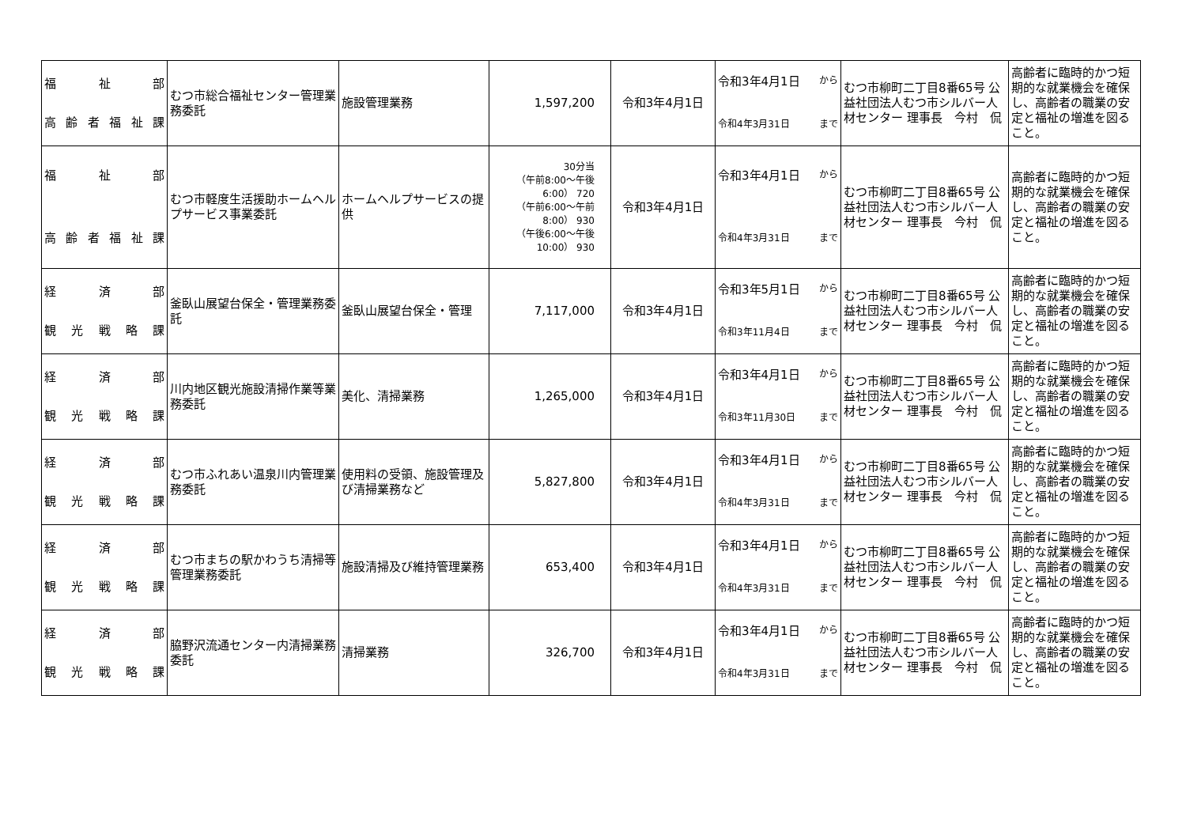| 福 祉 部 高 齢 者 福 祉 課 | むつ市総合福祉センター管理業務委託 | 施設管理業務 | 1,597,200 | 令和3年4月1日 | 令和3年4月1日 から 令和4年3月31日 まで | むつ市柳町二丁目8番65号 公益社団法人むつ市シルバー人材センター 理事長 今村 侃 | 高齢者に臨時的かつ短期的な就業機会を確保し、高齢者の職業の安定と福祉の増進を図ること。 |
| 福 祉 部 高 齢 者 福 祉 課 | むつ市軽度生活援助ホームヘルプサービス事業委託 | ホームヘルプサービスの提供 | 30分当 （午前8:00～午後6:00） 720 （午前6:00～午前8:00） 930 （午後6:00～午後10:00） 930 | 令和3年4月1日 | 令和3年4月1日 から 令和4年3月31日 まで | むつ市柳町二丁目8番65号 公益社団法人むつ市シルバー人材センター 理事長 今村 侃 | 高齢者に臨時的かつ短期的な就業機会を確保し、高齢者の職業の安定と福祉の増進を図ること。 |
| 経 済 部 観 光 戦 略 課 | 釜臥山展望台保全・管理業務委託 | 釜臥山展望台保全・管理 | 7,117,000 | 令和3年4月1日 | 令和3年5月1日 から 令和3年11月4日 まで | むつ市柳町二丁目8番65号 公益社団法人むつ市シルバー人材センター 理事長 今村 侃 | 高齢者に臨時的かつ短期的な就業機会を確保し、高齢者の職業の安定と福祉の増進を図ること。 |
| 経 済 部 観 光 戦 略 課 | 川内地区観光施設清掃作業等業務委託 | 美化、清掃業務 | 1,265,000 | 令和3年4月1日 | 令和3年4月1日 から 令和3年11月30日 まで | むつ市柳町二丁目8番65号 公益社団法人むつ市シルバー人材センター 理事長 今村 侃 | 高齢者に臨時的かつ短期的な就業機会を確保し、高齢者の職業の安定と福祉の増進を図ること。 |
| 経 済 部 観 光 戦 略 課 | むつ市ふれあい温泉川内管理業務委託 | 使用料の受領、施設管理及び清掃業務など | 5,827,800 | 令和3年4月1日 | 令和3年4月1日 から 令和4年3月31日 まで | むつ市柳町二丁目8番65号 公益社団法人むつ市シルバー人材センター 理事長 今村 侃 | 高齢者に臨時的かつ短期的な就業機会を確保し、高齢者の職業の安定と福祉の増進を図ること。 |
| 経 済 部 観 光 戦 略 課 | むつ市まちの駅かわうち清掃等管理業務委託 | 施設清掃及び維持管理業務 | 653,400 | 令和3年4月1日 | 令和3年4月1日 から 令和4年3月31日 まで | むつ市柳町二丁目8番65号 公益社団法人むつ市シルバー人材センター 理事長 今村 侃 | 高齢者に臨時的かつ短期的な就業機会を確保し、高齢者の職業の安定と福祉の増進を図ること。 |
| 経 済 部 観 光 戦 略 課 | 脇野沢流通センター内清掃業務委託 | 清掃業務 | 326,700 | 令和3年4月1日 | 令和3年4月1日 から 令和4年3月31日 まで | むつ市柳町二丁目8番65号 公益社団法人むつ市シルバー人材センター 理事長 今村 侃 | 高齢者に臨時的かつ短期的な就業機会を確保し、高齢者の職業の安定と福祉の増進を図ること。 |